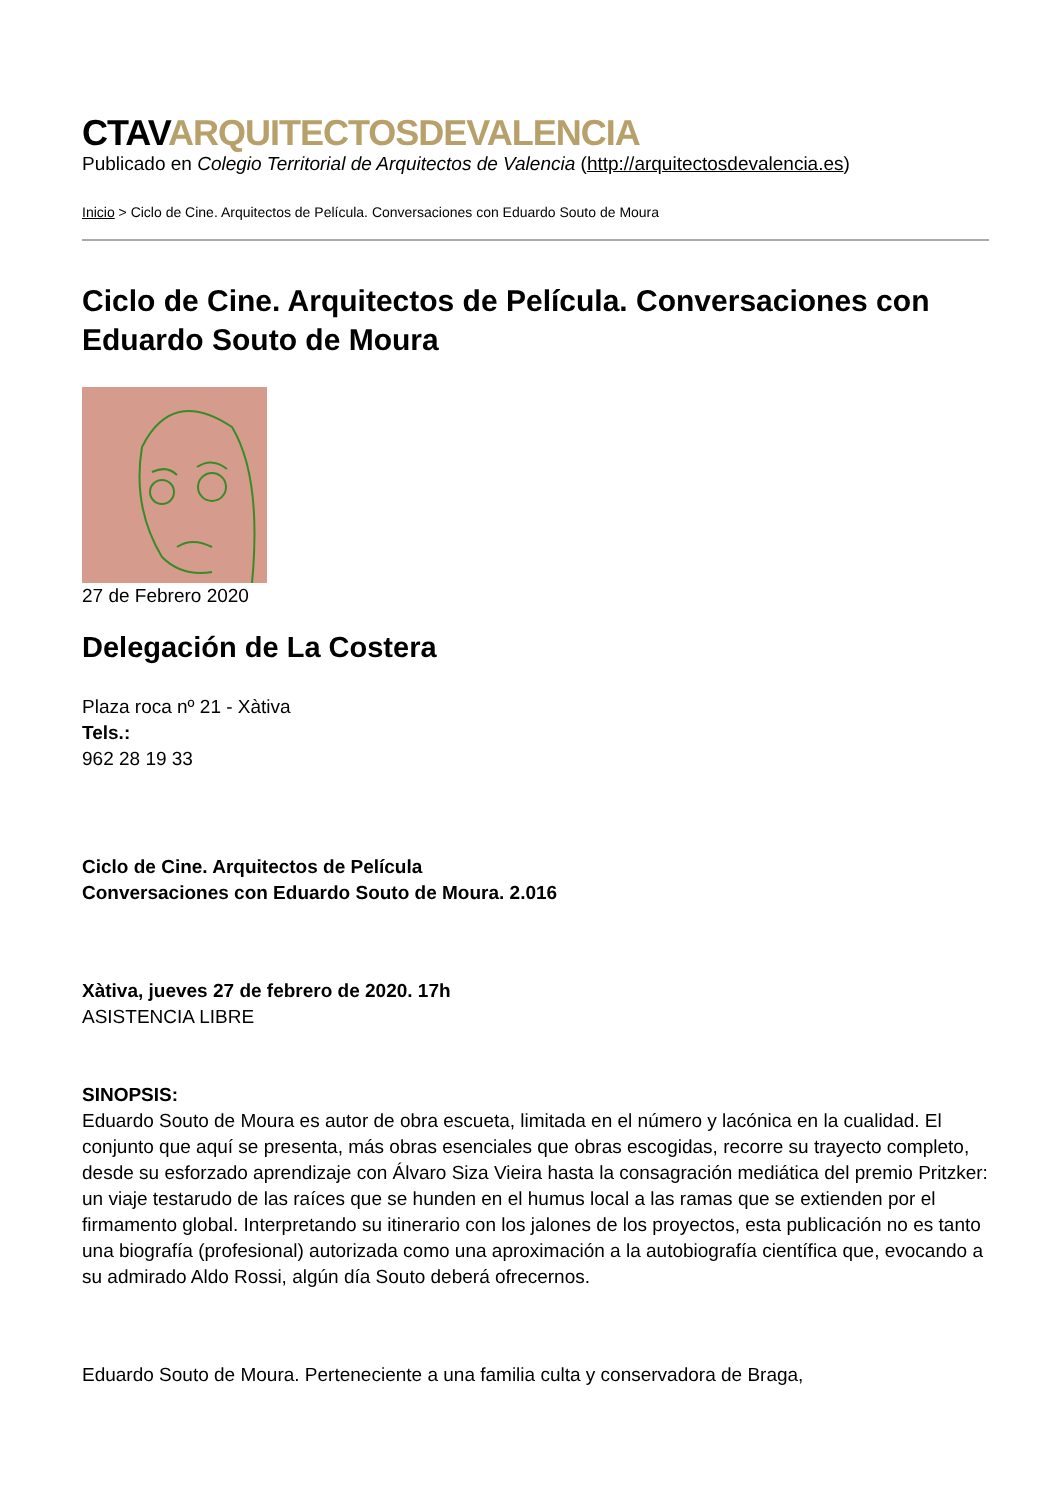CTAVARQUITECTOSDEVALENCIA
Publicado en Colegio Territorial de Arquitectos de Valencia (http://arquitectosdevalencia.es)
Inicio > Ciclo de Cine. Arquitectos de Película. Conversaciones con Eduardo Souto de Moura
Ciclo de Cine. Arquitectos de Película. Conversaciones con Eduardo Souto de Moura
27 de Febrero 2020
Delegación de La Costera
Plaza roca nº 21 - Xàtiva
Tels.:
962 28 19 33
Ciclo de Cine. Arquitectos de Película
Conversaciones con Eduardo Souto de Moura. 2.016
Xàtiva, jueves 27 de febrero de 2020. 17h
ASISTENCIA LIBRE
SINOPSIS:
Eduardo Souto de Moura es autor de obra escueta, limitada en el número y lacónica en la cualidad. El conjunto que aquí se presenta, más obras esenciales que obras escogidas, recorre su trayecto completo, desde su esforzado aprendizaje con Álvaro Siza Vieira hasta la consagración mediática del premio Pritzker: un viaje testarudo de las raíces que se hunden en el humus local a las ramas que se extienden por el firmamento global. Interpretando su itinerario con los jalones de los proyectos, esta publicación no es tanto una biografía (profesional) autorizada como una aproximación a la autobiografía científica que, evocando a su admirado Aldo Rossi, algún día Souto deberá ofrecernos.
Eduardo Souto de Moura. Perteneciente a una familia culta y conservadora de Braga,